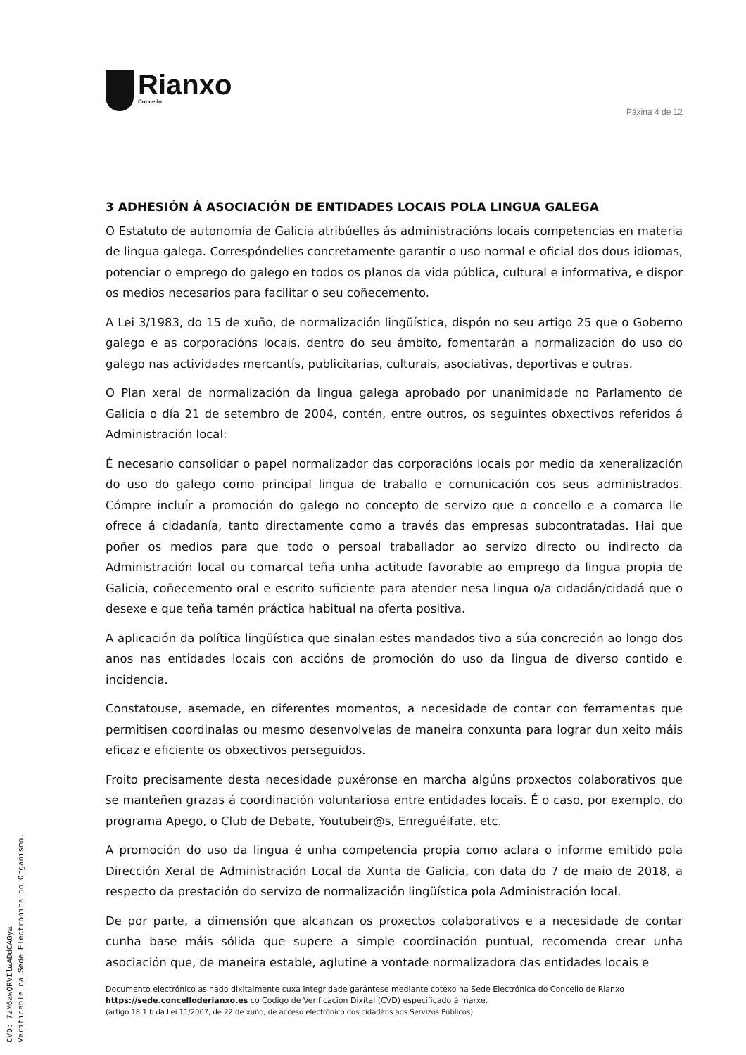Rianxo
Concello
Páxina 4 de 12
3 ADHESIÓN Á ASOCIACIÓN DE ENTIDADES LOCAIS POLA LINGUA GALEGA
O Estatuto de autonomía de Galicia atribúelles ás administracións locais competencias en materia de lingua galega. Correspóndelles concretamente garantir o uso normal e oficial dos dous idiomas, potenciar o emprego do galego en todos os planos da vida pública, cultural e informativa, e dispor os medios necesarios para facilitar o seu coñecemento.
A Lei 3/1983, do 15 de xuño, de normalización lingüística, dispón no seu artigo 25 que o Goberno galego e as corporacións locais, dentro do seu ámbito, fomentarán a normalización do uso do galego nas actividades mercantís, publicitarias, culturais, asociativas, deportivas e outras.
O Plan xeral de normalización da lingua galega aprobado por unanimidade no Parlamento de Galicia o día 21 de setembro de 2004, contén, entre outros, os seguintes obxectivos referidos á Administración local:
É necesario consolidar o papel normalizador das corporacións locais por medio da xeneralización do uso do galego como principal lingua de traballo e comunicación cos seus administrados. Cómpre incluír a promoción do galego no concepto de servizo que o concello e a comarca lle ofrece á cidadanía, tanto directamente como a través das empresas subcontratadas. Hai que poñer os medios para que todo o persoal traballador ao servizo directo ou indirecto da Administración local ou comarcal teña unha actitude favorable ao emprego da lingua propia de Galicia, coñecemento oral e escrito suficiente para atender nesa lingua o/a cidadán/cidadá que o desexe e que teña tamén práctica habitual na oferta positiva.
A aplicación da política lingüística que sinalan estes mandados tivo a súa concreción ao longo dos anos nas entidades locais con accións de promoción do uso da lingua de diverso contido e incidencia.
Constatouse, asemade, en diferentes momentos, a necesidade de contar con ferramentas que permitisen coordinalas ou mesmo desenvolvelas de maneira conxunta para lograr dun xeito máis eficaz e eficiente os obxectivos perseguidos.
Froito precisamente desta necesidade puxéronse en marcha algúns proxectos colaborativos que se manteñen grazas á coordinación voluntariosa entre entidades locais. É o caso, por exemplo, do programa Apego, o Club de Debate, Youtubeir@s, Enreguéifate, etc.
A promoción do uso da lingua é unha competencia propia como aclara o informe emitido pola Dirección Xeral de Administración Local da Xunta de Galicia, con data do 7 de maio de 2018, a respecto da prestación do servizo de normalización lingüística pola Administración local.
De por parte, a dimensión que alcanzan os proxectos colaborativos e a necesidade de contar cunha base máis sólida que supere a simple coordinación puntual, recomenda crear unha asociación que, de maneira estable, aglutine a vontade normalizadora das entidades locais e
Documento electrónico asinado dixitalmente cuxa integridade garántese mediante cotexo na Sede Electrónica do Concello de Rianxo https://sede.concelloderianxo.es co Código de Verificación Dixital (CVD) especificado á marxe.
(artigo 18.1.b da Lei 11/2007, de 22 de xuño, de acceso electrónico dos cidadáns aos Servizos Públicos)
CVD: 7zM6awQRVIlwADdCA0ya
Verificable na Sede Electrónica do Organismo.